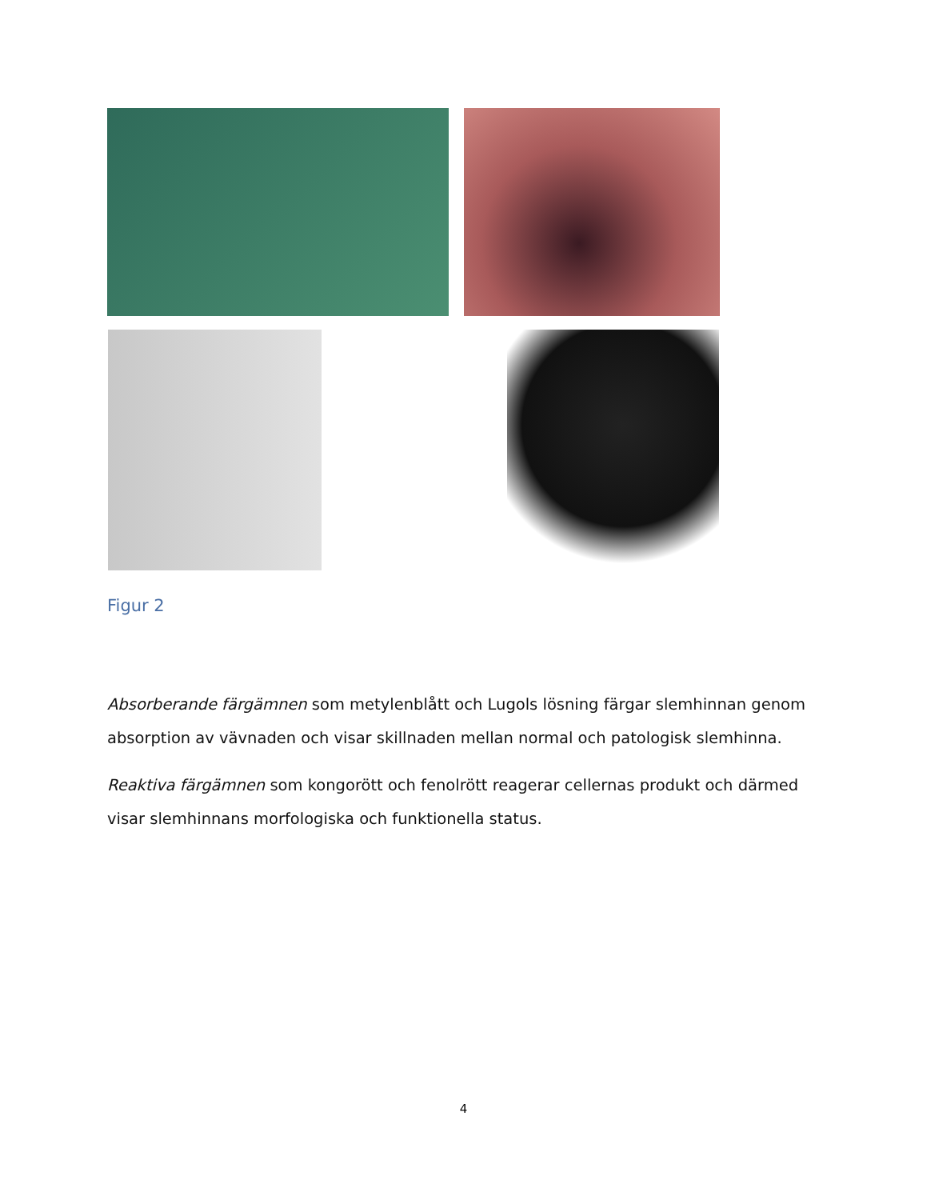Figur 2
Absorberande färgämnen som metylenblått och Lugols lösning färgar slemhinnan genom absorption av vävnaden och visar skillnaden mellan normal och patologisk slemhinna.
Reaktiva färgämnen som kongorött och fenolrött reagerar cellernas produkt och därmed visar slemhinnans morfologiska och funktionella status.
4